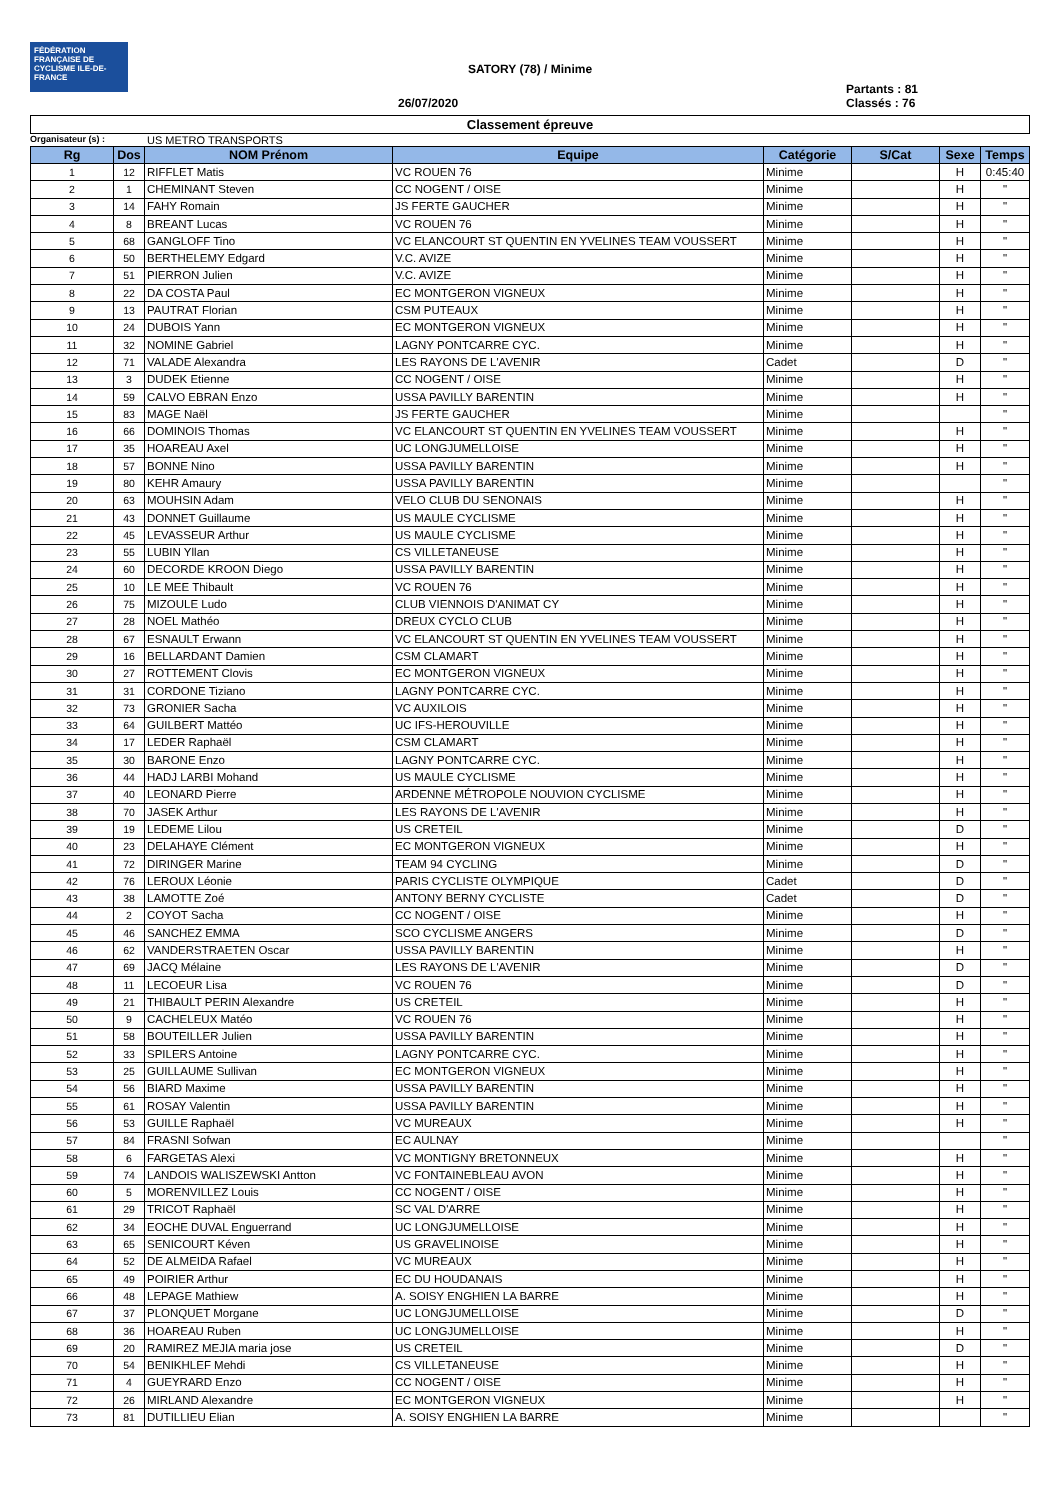FÉDÉRATION FRANÇAISE DE CYCLISME ILE-DE-FRANCE
SATORY (78) / Minime
26/07/2020 Partants : 81
Classés : 76
Classement épreuve
Organisateur (s) : US METRO TRANSPORTS
| Rg | Dos | NOM Prénom | Equipe | Catégorie | S/Cat | Sexe | Temps |
| --- | --- | --- | --- | --- | --- | --- | --- |
| 1 | 12 | RIFFLET Matis | VC ROUEN 76 | Minime | | H | 0:45:40 |
| 2 | 1 | CHEMINANT Steven | CC NOGENT / OISE | Minime | | H | " |
| 3 | 14 | FAHY Romain | JS FERTE GAUCHER | Minime | | H | " |
| 4 | 8 | BREANT Lucas | VC ROUEN 76 | Minime | | H | " |
| 5 | 68 | GANGLOFF Tino | VC ELANCOURT ST QUENTIN EN YVELINES TEAM VOUSSERT | Minime | | H | " |
| 6 | 50 | BERTHELEMY Edgard | V.C. AVIZE | Minime | | H | " |
| 7 | 51 | PIERRON Julien | V.C. AVIZE | Minime | | H | " |
| 8 | 22 | DA COSTA Paul | EC MONTGERON VIGNEUX | Minime | | H | " |
| 9 | 13 | PAUTRAT Florian | CSM PUTEAUX | Minime | | H | " |
| 10 | 24 | DUBOIS Yann | EC MONTGERON VIGNEUX | Minime | | H | " |
| 11 | 32 | NOMINE Gabriel | LAGNY PONTCARRE CYC. | Minime | | H | " |
| 12 | 71 | VALADE Alexandra | LES RAYONS DE L'AVENIR | Cadet | | D | " |
| 13 | 3 | DUDEK Etienne | CC NOGENT / OISE | Minime | | H | " |
| 14 | 59 | CALVO EBRAN Enzo | USSA PAVILLY BARENTIN | Minime | | H | " |
| 15 | 83 | MAGE Naël | JS FERTE GAUCHER | Minime | | | " |
| 16 | 66 | DOMINOIS Thomas | VC ELANCOURT ST QUENTIN EN YVELINES TEAM VOUSSERT | Minime | | H | " |
| 17 | 35 | HOAREAU Axel | UC LONGJUMELLOISE | Minime | | H | " |
| 18 | 57 | BONNE Nino | USSA PAVILLY BARENTIN | Minime | | H | " |
| 19 | 80 | KEHR Amaury | USSA PAVILLY BARENTIN | Minime | | | " |
| 20 | 63 | MOUHSIN Adam | VELO CLUB DU SENONAIS | Minime | | H | " |
| 21 | 43 | DONNET Guillaume | US MAULE CYCLISME | Minime | | H | " |
| 22 | 45 | LEVASSEUR Arthur | US MAULE CYCLISME | Minime | | H | " |
| 23 | 55 | LUBIN Yllan | CS VILLETANEUSE | Minime | | H | " |
| 24 | 60 | DECORDE KROON Diego | USSA PAVILLY BARENTIN | Minime | | H | " |
| 25 | 10 | LE MEE Thibault | VC ROUEN 76 | Minime | | H | " |
| 26 | 75 | MIZOULE Ludo | CLUB VIENNOIS D'ANIMAT CY | Minime | | H | " |
| 27 | 28 | NOEL Mathéo | DREUX CYCLO CLUB | Minime | | H | " |
| 28 | 67 | ESNAULT Erwann | VC ELANCOURT ST QUENTIN EN YVELINES TEAM VOUSSERT | Minime | | H | " |
| 29 | 16 | BELLARDANT Damien | CSM CLAMART | Minime | | H | " |
| 30 | 27 | ROTTEMENT Clovis | EC MONTGERON VIGNEUX | Minime | | H | " |
| 31 | 31 | CORDONE Tiziano | LAGNY PONTCARRE CYC. | Minime | | H | " |
| 32 | 73 | GRONIER Sacha | VC AUXILOIS | Minime | | H | " |
| 33 | 64 | GUILBERT Mattéo | UC IFS-HEROUVILLE | Minime | | H | " |
| 34 | 17 | LEDER Raphaël | CSM CLAMART | Minime | | H | " |
| 35 | 30 | BARONE Enzo | LAGNY PONTCARRE CYC. | Minime | | H | " |
| 36 | 44 | HADJ LARBI Mohand | US MAULE CYCLISME | Minime | | H | " |
| 37 | 40 | LEONARD Pierre | ARDENNE MÉTROPOLE NOUVION CYCLISME | Minime | | H | " |
| 38 | 70 | JASEK Arthur | LES RAYONS DE L'AVENIR | Minime | | H | " |
| 39 | 19 | LEDEME Lilou | US CRETEIL | Minime | | D | " |
| 40 | 23 | DELAHAYE Clément | EC MONTGERON VIGNEUX | Minime | | H | " |
| 41 | 72 | DIRINGER Marine | TEAM 94 CYCLING | Minime | | D | " |
| 42 | 76 | LEROUX Léonie | PARIS CYCLISTE OLYMPIQUE | Cadet | | D | " |
| 43 | 38 | LAMOTTE Zoé | ANTONY BERNY CYCLISTE | Cadet | | D | " |
| 44 | 2 | COYOT Sacha | CC NOGENT / OISE | Minime | | H | " |
| 45 | 46 | SANCHEZ EMMA | SCO CYCLISME ANGERS | Minime | | D | " |
| 46 | 62 | VANDERSTRAETEN Oscar | USSA PAVILLY BARENTIN | Minime | | H | " |
| 47 | 69 | JACQ Mélaine | LES RAYONS DE L'AVENIR | Minime | | D | " |
| 48 | 11 | LECOEUR Lisa | VC ROUEN 76 | Minime | | D | " |
| 49 | 21 | THIBAULT PERIN Alexandre | US CRETEIL | Minime | | H | " |
| 50 | 9 | CACHELEUX Matéo | VC ROUEN 76 | Minime | | H | " |
| 51 | 58 | BOUTEILLER Julien | USSA PAVILLY BARENTIN | Minime | | H | " |
| 52 | 33 | SPILERS Antoine | LAGNY PONTCARRE CYC. | Minime | | H | " |
| 53 | 25 | GUILLAUME Sullivan | EC MONTGERON VIGNEUX | Minime | | H | " |
| 54 | 56 | BIARD Maxime | USSA PAVILLY BARENTIN | Minime | | H | " |
| 55 | 61 | ROSAY Valentin | USSA PAVILLY BARENTIN | Minime | | H | " |
| 56 | 53 | GUILLE Raphaël | VC MUREAUX | Minime | | H | " |
| 57 | 84 | FRASNI Sofwan | EC AULNAY | Minime | | | " |
| 58 | 6 | FARGETAS Alexi | VC MONTIGNY BRETONNEUX | Minime | | H | " |
| 59 | 74 | LANDOIS WALISZEWSKI Antton | VC FONTAINEBLEAU AVON | Minime | | H | " |
| 60 | 5 | MORENVILLEZ Louis | CC NOGENT / OISE | Minime | | H | " |
| 61 | 29 | TRICOT Raphaël | SC VAL D'ARRE | Minime | | H | " |
| 62 | 34 | EOCHE DUVAL Enguerrand | UC LONGJUMELLOISE | Minime | | H | " |
| 63 | 65 | SENICOURT Kéven | US GRAVELINOISE | Minime | | H | " |
| 64 | 52 | DE ALMEIDA Rafael | VC MUREAUX | Minime | | H | " |
| 65 | 49 | POIRIER Arthur | EC DU HOUDANAIS | Minime | | H | " |
| 66 | 48 | LEPAGE Mathiew | A. SOISY ENGHIEN LA BARRE | Minime | | H | " |
| 67 | 37 | PLONQUET Morgane | UC LONGJUMELLOISE | Minime | | D | " |
| 68 | 36 | HOAREAU Ruben | UC LONGJUMELLOISE | Minime | | H | " |
| 69 | 20 | RAMIREZ MEJIA maria jose | US CRETEIL | Minime | | D | " |
| 70 | 54 | BENIKHLEF Mehdi | CS VILLETANEUSE | Minime | | H | " |
| 71 | 4 | GUEYRARD Enzo | CC NOGENT / OISE | Minime | | H | " |
| 72 | 26 | MIRLAND Alexandre | EC MONTGERON VIGNEUX | Minime | | H | " |
| 73 | 81 | DUTILLIEU Elian | A. SOISY ENGHIEN LA BARRE | Minime | | | " |